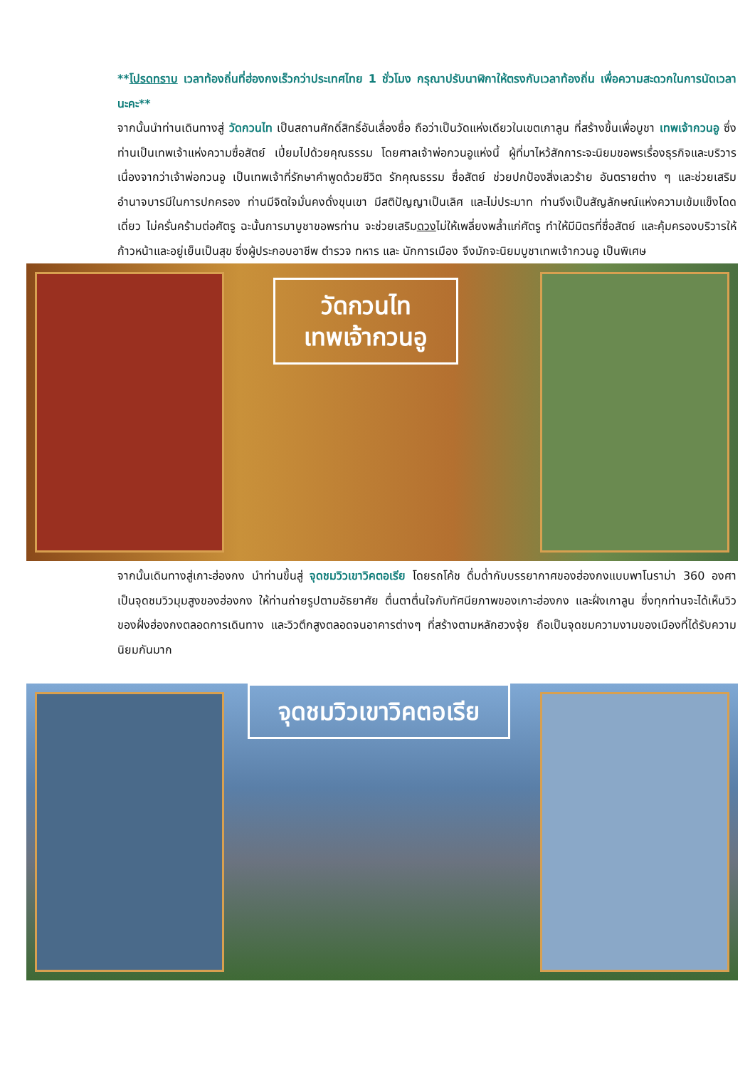**โปรดทราบ เวลาท้องถิ่นที่ฮ่องกงเร็วกว่าประเทศไทย 1 ชั่วโมง กรุณาปรับนาฬิกาให้ตรงกับเวลาท้องถิ่น เพื่อความสะดวกในการนัดเวลานะคะ**
จากนั้นนำท่านเดินทางสู่ วัดกวนไท เป็นสถานศักดิ์สิทธิ์อันเลื่องชื่อ ถือว่าเป็นวัดแห่งเดียวในเขตเกาลูน ที่สร้างขึ้นเพื่อบูชา เทพเจ้ากวนอู ซึ่งท่านเป็นเทพเจ้าแห่งความซื่อสัตย์ เปี่ยมไปด้วยคุณธรรม โดยศาลเจ้าพ่อกวนอูแห่งนี้ ผู้ที่มาไหว้สักการะจะนิยมขอพรเรื่องธุรกิจและบริวาร เนื่องจากว่าเจ้าพ่อกวนอู เป็นเทพเจ้าที่รักษาคำพูดด้วยชีวิต รักคุณธรรม ซื่อสัตย์ ช่วยปกป้องสิ่งเลวร้าย อันตรายต่าง ๆ และช่วยเสริมอำนาจบารมีในการปกครอง ท่านมีจิตใจมั่นคงดั่งขุนเขา มีสติปัญญาเป็นเลิศ และไม่ประมาท ท่านจึงเป็นสัญลักษณ์แห่งความเข้มแข็งโดดเดี่ยว ไม่ครั่นคร้ามต่อศัตรู ฉะนั้นการมาบูชาขอพรท่าน จะช่วยเสริมดวงไม่ให้เพลี่ยงพล้ำแก่ศัตรู ทำให้มีมิตรที่ซื่อสัตย์ และคุ้มครองบริวารให้ก้าวหน้าและอยู่เย็นเป็นสุข ซึ่งผู้ประกอบอาชีพ ตำรวจ ทหาร และ นักการเมือง จึงมักจะนิยมบูชาเทพเจ้ากวนอู เป็นพิเศษ
วัดกวนไท
เทพเจ้ากวนอู
จากนั้นเดินทางสู่เกาะฮ่องกง นำท่านขึ้นสู่ จุดชมวิวเขาวิคตอเรีย โดยรถโค้ช ดื่มด่ำกับบรรยากาศของฮ่องกงแบบพาโนราม่า 360 องศา เป็นจุดชมวิวมุมสูงของฮ่องกง ให้ท่านถ่ายรูปตามอัธยาศัย ตื่นตาตื่นใจกับทัศนียภาพของเกาะฮ่องกง และฝั่งเกาลูน ซึ่งทุกท่านจะได้เห็นวิวของฝั่งฮ่องกงตลอดการเดินทาง และวิวตึกสูงตลอดจนอาคารต่างๆ ที่สร้างตามหลักฮวงจุ้ย ถือเป็นจุดชมความงามของเมืองที่ได้รับความนิยมกันมาก
จุดชมวิวเขาวิคตอเรีย